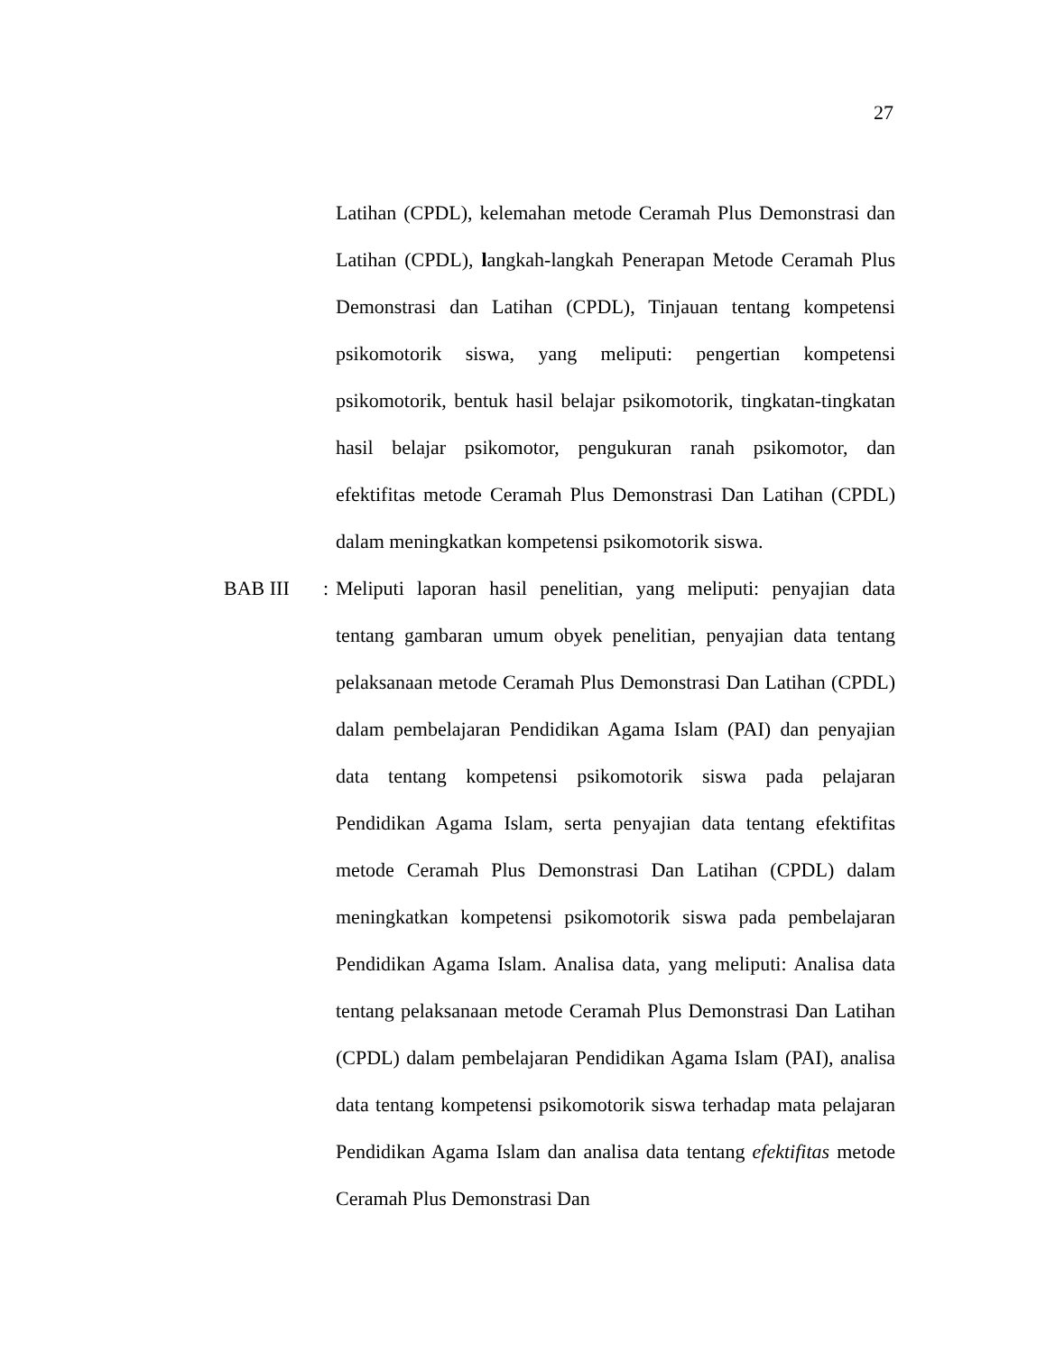27
Latihan (CPDL), kelemahan metode Ceramah Plus Demonstrasi dan Latihan (CPDL), langkah-langkah Penerapan Metode Ceramah Plus Demonstrasi dan Latihan (CPDL), Tinjauan tentang kompetensi psikomotorik siswa, yang meliputi: pengertian kompetensi psikomotorik, bentuk hasil belajar psikomotorik, tingkatan-tingkatan hasil belajar psikomotor, pengukuran ranah psikomotor, dan efektifitas metode Ceramah Plus Demonstrasi Dan Latihan (CPDL) dalam meningkatkan kompetensi psikomotorik siswa.
BAB III : Meliputi laporan hasil penelitian, yang meliputi: penyajian data tentang gambaran umum obyek penelitian, penyajian data tentang pelaksanaan metode Ceramah Plus Demonstrasi Dan Latihan (CPDL) dalam pembelajaran Pendidikan Agama Islam (PAI) dan penyajian data tentang kompetensi psikomotorik siswa pada pelajaran Pendidikan Agama Islam, serta penyajian data tentang efektifitas metode Ceramah Plus Demonstrasi Dan Latihan (CPDL) dalam meningkatkan kompetensi psikomotorik siswa pada pembelajaran Pendidikan Agama Islam. Analisa data, yang meliputi: Analisa data tentang pelaksanaan metode Ceramah Plus Demonstrasi Dan Latihan (CPDL) dalam pembelajaran Pendidikan Agama Islam (PAI), analisa data tentang kompetensi psikomotorik siswa terhadap mata pelajaran Pendidikan Agama Islam dan analisa data tentang efektifitas metode Ceramah Plus Demonstrasi Dan